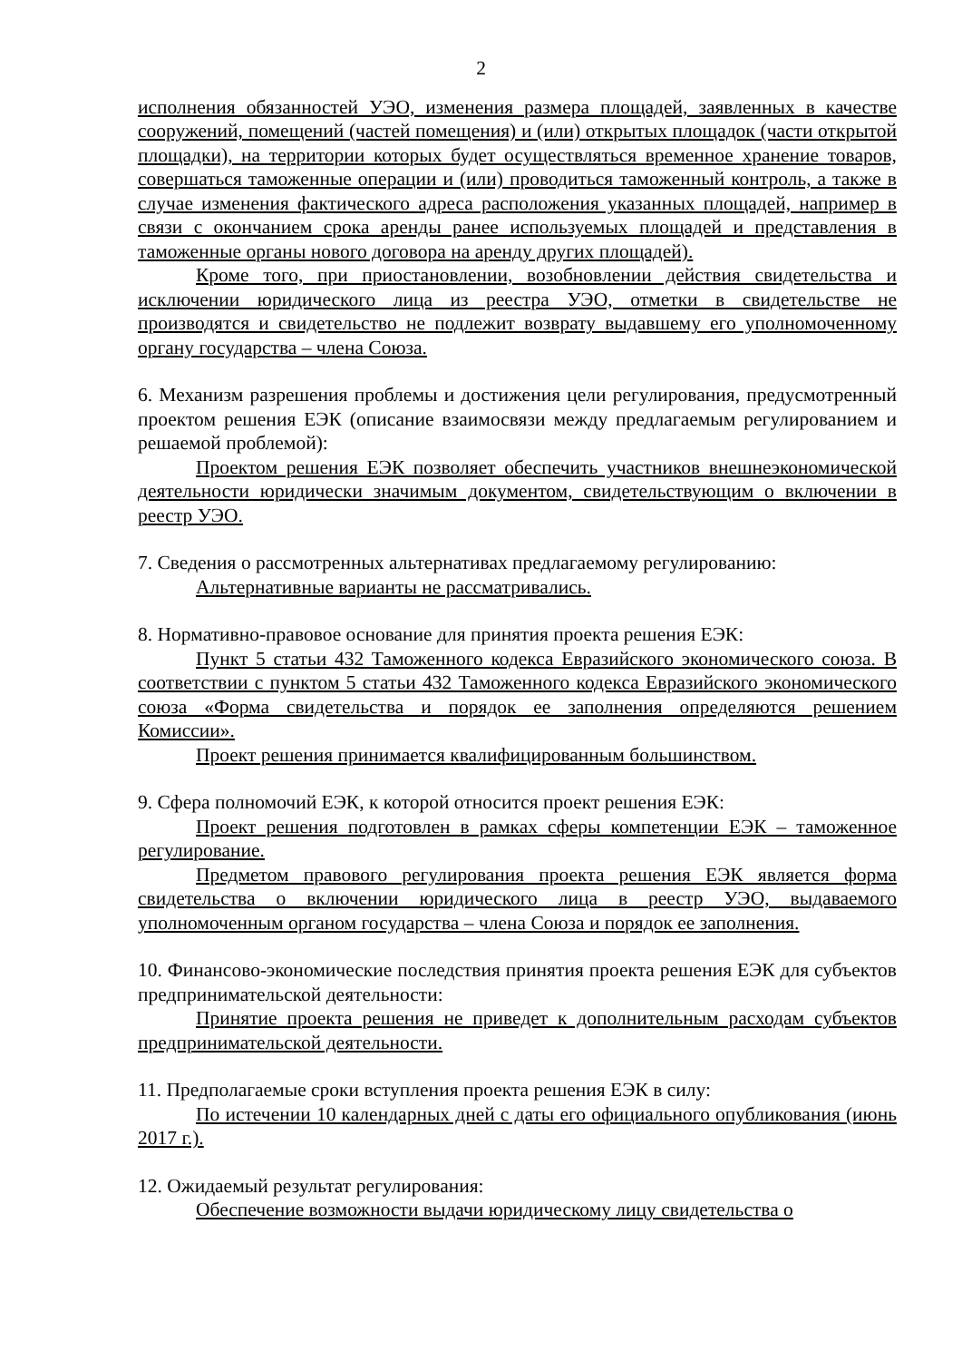2
исполнения обязанностей УЭО, изменения размера площадей, заявленных в качестве сооружений, помещений (частей помещения) и (или) открытых площадок (части открытой площадки), на территории которых будет осуществляться временное хранение товаров, совершаться таможенные операции и (или) проводиться таможенный контроль, а также в случае изменения фактического адреса расположения указанных площадей, например в связи с окончанием срока аренды ранее используемых площадей и представления в таможенные органы нового договора на аренду других площадей).
Кроме того, при приостановлении, возобновлении действия свидетельства и исключении юридического лица из реестра УЭО, отметки в свидетельстве не производятся и свидетельство не подлежит возврату выдавшему его уполномоченному органу государства – члена Союза.
6. Механизм разрешения проблемы и достижения цели регулирования, предусмотренный проектом решения ЕЭК (описание взаимосвязи между предлагаемым регулированием и решаемой проблемой):
Проектом решения ЕЭК позволяет обеспечить участников внешнеэкономической деятельности юридически значимым документом, свидетельствующим о включении в реестр УЭО.
7. Сведения о рассмотренных альтернативах предлагаемому регулированию:
Альтернативные варианты не рассматривались.
8. Нормативно-правовое основание для принятия проекта решения ЕЭК:
Пункт 5 статьи 432 Таможенного кодекса Евразийского экономического союза. В соответствии с пунктом 5 статьи 432 Таможенного кодекса Евразийского экономического союза «Форма свидетельства и порядок ее заполнения определяются решением Комиссии».
Проект решения принимается квалифицированным большинством.
9. Сфера полномочий ЕЭК, к которой относится проект решения ЕЭК:
Проект решения подготовлен в рамках сферы компетенции ЕЭК – таможенное регулирование.
Предметом правового регулирования проекта решения ЕЭК является форма свидетельства о включении юридического лица в реестр УЭО, выдаваемого уполномоченным органом государства – члена Союза и порядок ее заполнения.
10. Финансово-экономические последствия принятия проекта решения ЕЭК для субъектов предпринимательской деятельности:
Принятие проекта решения не приведет к дополнительным расходам субъектов предпринимательской деятельности.
11. Предполагаемые сроки вступления проекта решения ЕЭК в силу:
По истечении 10 календарных дней с даты его официального опубликования (июнь 2017 г.).
12. Ожидаемый результат регулирования:
Обеспечение возможности выдачи юридическому лицу свидетельства о